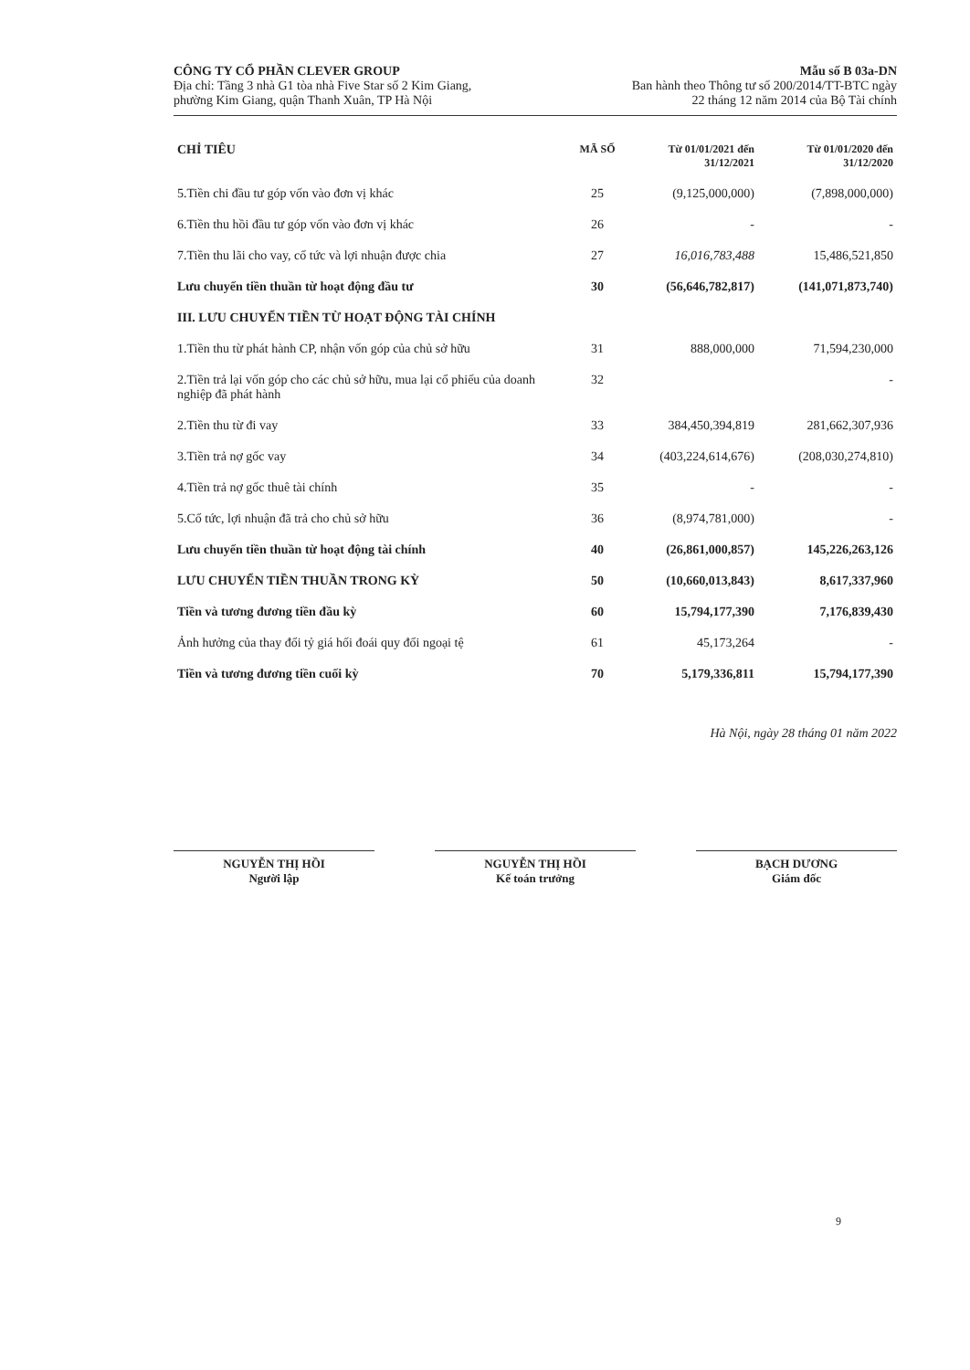CÔNG TY CỔ PHẦN CLEVER GROUP
Địa chỉ: Tầng 3 nhà G1 tòa nhà Five Star số 2 Kim Giang,
phường Kim Giang, quận Thanh Xuân, TP Hà Nội
Mẫu số B 03a-DN
Ban hành theo Thông tư số 200/2014/TT-BTC ngày
22 tháng 12 năm 2014 của Bộ Tài chính
| CHỈ TIÊU | MÃ SỐ | Từ 01/01/2021 đến 31/12/2021 | Từ 01/01/2020 đến 31/12/2020 |
| --- | --- | --- | --- |
| 5.Tiền chi đầu tư góp vốn vào đơn vị khác | 25 | (9,125,000,000) | (7,898,000,000) |
| 6.Tiền thu hồi đầu tư góp vốn vào đơn vị khác | 26 | - | - |
| 7.Tiền thu lãi cho vay, cổ tức và lợi nhuận được chia | 27 | 16,016,783,488 | 15,486,521,850 |
| Lưu chuyển tiền thuần từ hoạt động đầu tư | 30 | (56,646,782,817) | (141,071,873,740) |
| III. LƯU CHUYỂN TIỀN TỪ HOẠT ĐỘNG TÀI CHÍNH | | | |
| 1.Tiền thu từ phát hành CP, nhận vốn góp của chủ sở hữu | 31 | 888,000,000 | 71,594,230,000 |
| 2.Tiền trả lại vốn góp cho các chủ sở hữu, mua lại cổ phiếu của doanh nghiệp đã phát hành | 32 | | - |
| 2.Tiền thu từ đi vay | 33 | 384,450,394,819 | 281,662,307,936 |
| 3.Tiền trả nợ gốc vay | 34 | (403,224,614,676) | (208,030,274,810) |
| 4.Tiền trả nợ gốc thuê tài chính | 35 | - | - |
| 5.Cổ tức, lợi nhuận đã trả cho chủ sở hữu | 36 | (8,974,781,000) | - |
| Lưu chuyển tiền thuần từ hoạt động tài chính | 40 | (26,861,000,857) | 145,226,263,126 |
| LƯU CHUYỂN TIỀN THUẦN TRONG KỲ | 50 | (10,660,013,843) | 8,617,337,960 |
| Tiền và tương đương tiền đầu kỳ | 60 | 15,794,177,390 | 7,176,839,430 |
| Ảnh hưởng của thay đổi tỷ giá hối đoái quy đổi ngoại tệ | 61 | 45,173,264 | - |
| Tiền và tương đương tiền cuối kỳ | 70 | 5,179,336,811 | 15,794,177,390 |
Hà Nội, ngày 28 tháng 01 năm 2022
NGUYỄN THỊ HỒI
Người lập
NGUYỄN THỊ HỒI
Kế toán trưởng
BẠCH DƯƠNG
Giám đốc
9